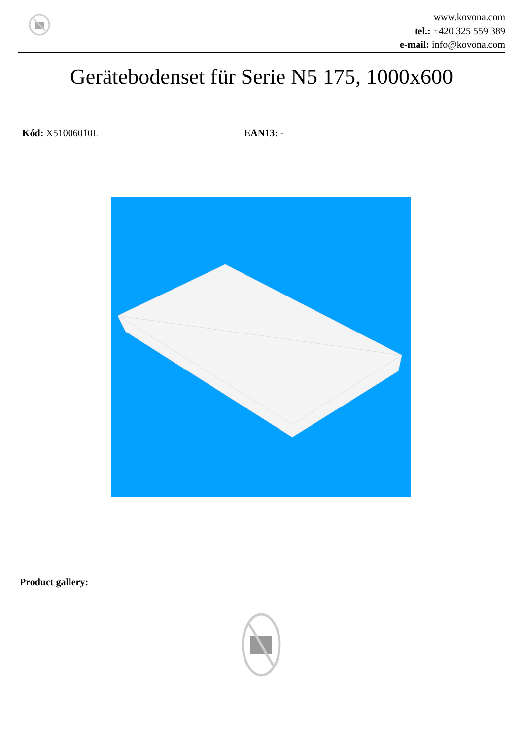www.kovona.com
tel.: +420 325 559 389
e-mail: info@kovona.com
Gerätebodenset für Serie N5 175, 1000x600
Kód: X51006010L EAN13: -
Product gallery: